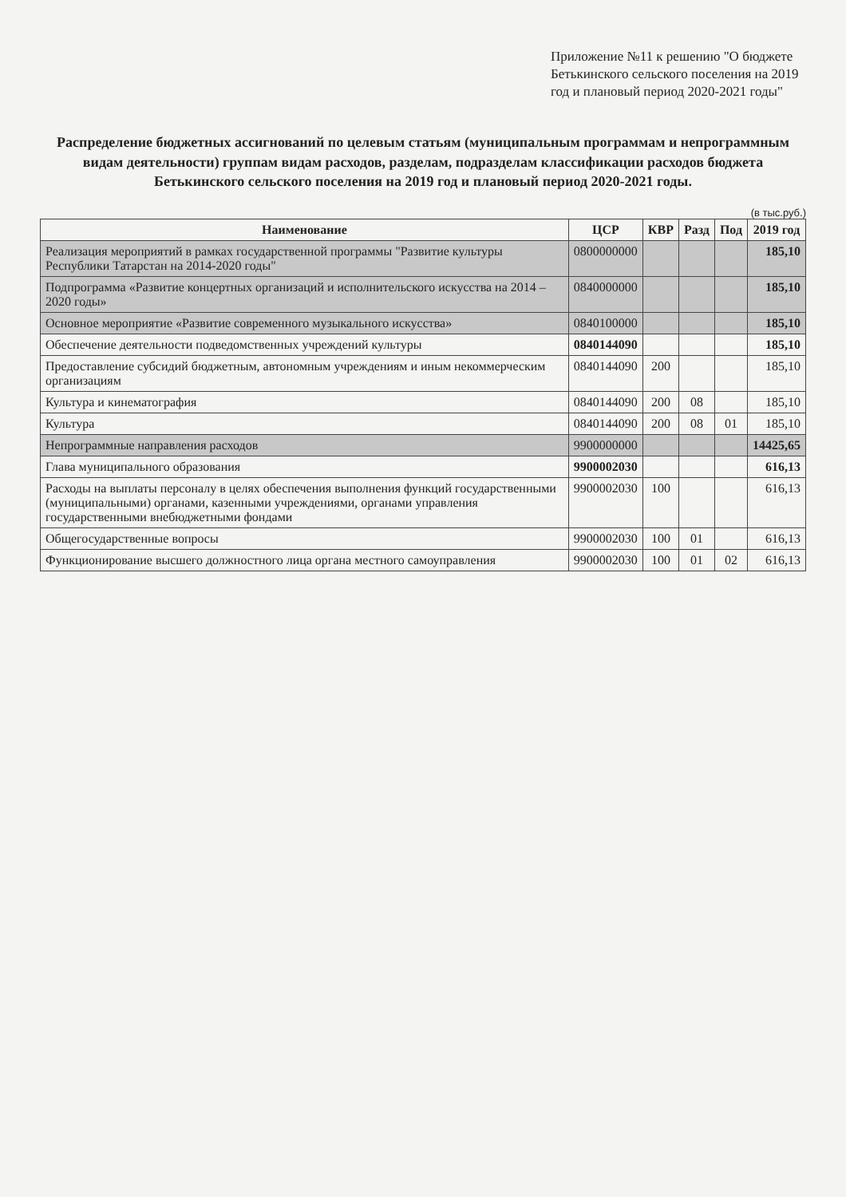Приложение №11 к решению "О бюджете Бетькинского сельского поселения на 2019 год и плановый период 2020-2021 годы"
Распределение бюджетных ассигнований по целевым статьям (муниципальным программам и непрограммным видам деятельности) группам видам расходов, разделам, подразделам классификации расходов бюджета Бетькинского сельского поселения на 2019 год и плановый период 2020-2021 годы.
(в тыс.руб.)
| Наименование | ЦСР | КВР | Разд | Под | 2019 год |
| --- | --- | --- | --- | --- | --- |
| Реализация мероприятий в рамках государственной программы "Развитие культуры Республики Татарстан на 2014-2020 годы" | 0800000000 | | | | 185,10 |
| Подпрограмма «Развитие концертных организаций и исполнительского искусства на 2014 – 2020 годы» | 0840000000 | | | | 185,10 |
| Основное мероприятие «Развитие современного музыкального искусства» | 0840100000 | | | | 185,10 |
| Обеспечение деятельности подведомственных учреждений культуры | 0840144090 | | | | 185,10 |
| Предоставление субсидий бюджетным, автономным учреждениям и иным некоммерческим организациям | 0840144090 | 200 | | | 185,10 |
| Культура и кинематография | 0840144090 | 200 | 08 | | 185,10 |
| Культура | 0840144090 | 200 | 08 | 01 | 185,10 |
| Непрограммные направления расходов | 9900000000 | | | | 14425,65 |
| Глава муниципального образования | 9900002030 | | | | 616,13 |
| Расходы на выплаты персоналу в целях обеспечения выполнения функций государственными (муниципальными) органами, казенными учреждениями, органами управления государственными внебюджетными фондами | 9900002030 | 100 | | | 616,13 |
| Общегосударственные вопросы | 9900002030 | 100 | 01 | | 616,13 |
| Функционирование высшего должностного лица органа местного самоуправления | 9900002030 | 100 | 01 | 02 | 616,13 |